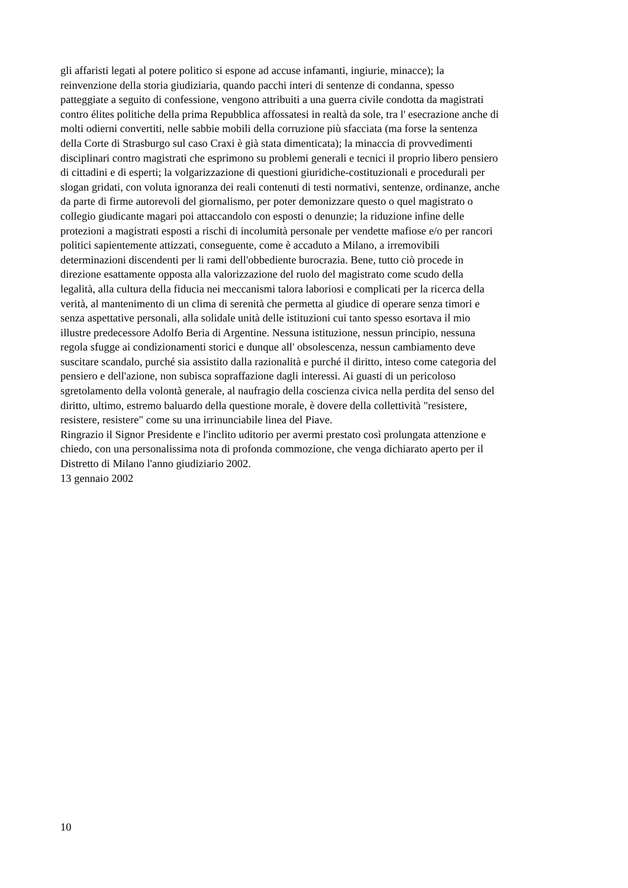gli affaristi legati al potere politico si espone ad accuse infamanti, ingiurie, minacce); la
reinvenzione della storia giudiziaria, quando pacchi interi di sentenze di condanna, spesso
patteggiate a seguito di confessione, vengono attribuiti a una guerra civile condotta da magistrati
contro élites politiche della prima Repubblica affossatesi in realtà da sole, tra l' esecrazione anche di
molti odierni convertiti, nelle sabbie mobili della corruzione più sfacciata (ma forse la sentenza
della Corte di Strasburgo sul caso Craxi è già stata dimenticata); la minaccia di provvedimenti
disciplinari contro magistrati che esprimono su problemi generali e tecnici il proprio libero pensiero
di cittadini e di esperti; la volgarizzazione di questioni giuridiche-costituzionali e procedurali per
slogan gridati, con voluta ignoranza dei reali contenuti di testi normativi, sentenze, ordinanze, anche
da parte di firme autorevoli del giornalismo, per poter demonizzare questo o quel magistrato o
collegio giudicante magari poi attaccandolo con esposti o denunzie; la riduzione infine delle
protezioni a magistrati esposti a rischi di incolumità personale per vendette mafiose e/o per rancori
politici sapientemente attizzati, conseguente, come è accaduto a Milano, a irremovibili
determinazioni discendenti per li rami dell'obbediente burocrazia. Bene, tutto ciò procede in
direzione esattamente opposta alla valorizzazione del ruolo del magistrato come scudo della
legalità, alla cultura della fiducia nei meccanismi talora laboriosi e complicati per la ricerca della
verità, al mantenimento di un clima di serenità che permetta al giudice di operare senza timori e
senza aspettative personali, alla solidale unità delle istituzioni cui tanto spesso esortava il mio
illustre predecessore Adolfo Beria di Argentine. Nessuna istituzione, nessun principio, nessuna
regola sfugge ai condizionamenti storici e dunque all' obsolescenza, nessun cambiamento deve
suscitare scandalo, purché sia assistito dalla razionalità e purché il diritto, inteso come categoria del
pensiero e dell'azione, non subisca sopraffazione dagli interessi. Ai guasti di un pericoloso
sgretolamento della volontà generale, al naufragio della coscienza civica nella perdita del senso del
diritto, ultimo, estremo baluardo della questione morale, è dovere della collettività "resistere,
resistere, resistere" come su una irrinunciabile linea del Piave.
Ringrazio il Signor Presidente e l'inclito uditorio per avermi prestato così prolungata attenzione e
chiedo, con una personalissima nota di profonda commozione, che venga dichiarato aperto per il
Distretto di Milano l'anno giudiziario 2002.
13 gennaio 2002
10